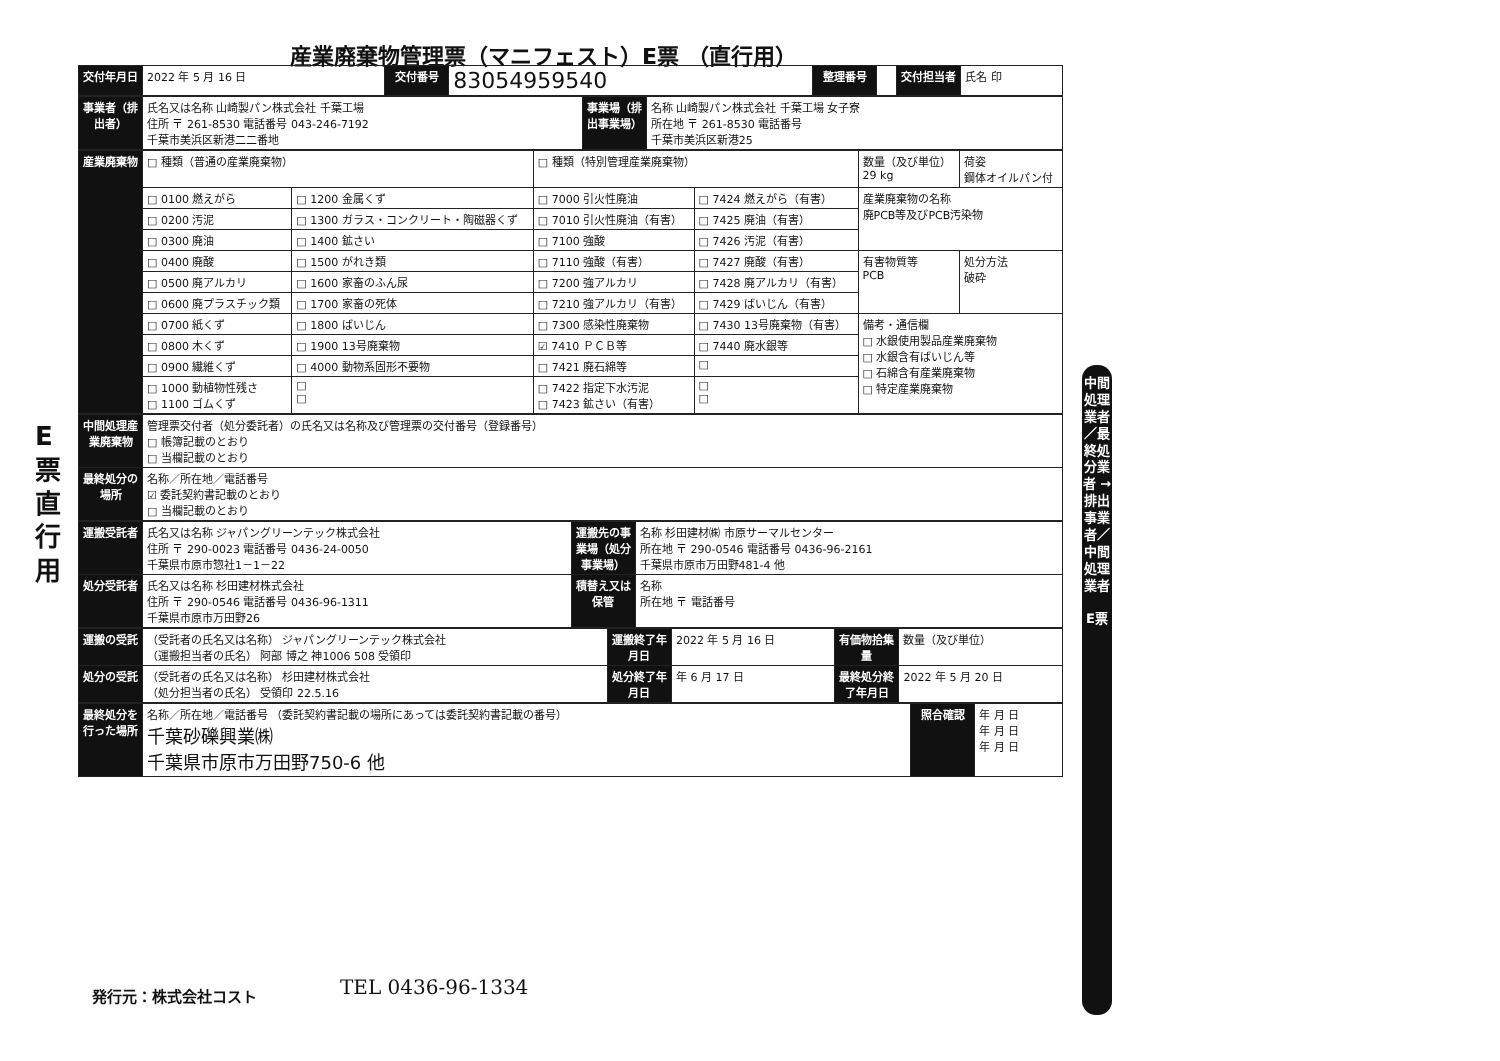産業廃棄物管理票（マニフェスト）E票 （直行用）
E 票 直 行 用
| 交付年月日 | 2022 年 5 月 16 日 | 交付番号 | 83054959540 | 整理番号 | | 交付担当者 | 氏名 印 |
| 事業者（排出者） | 氏名又は名称 山崎製パン株式会社 千葉工場 住所 〒 261-8530 電話番号 043-246-7192 千葉市美浜区新港二二番地 | 事業場（排出事業場） | 名称 山崎製パン株式会社 千葉工場 女子寮 所在地 〒 261-8530 電話番号 千葉市美浜区新港25 |
| 産業廃棄物 | □ 種類（普通の産業廃棄物） | | □ 種類（特別管理産業廃棄物） | | 数量（及び単位） 29 kg | 荷姿 鋼体オイルパン付 |
| | □ 0100 燃えがら | □ 1200 金属くず | □ 7000 引火性廃油 | □ 7424 燃えがら（有害） | 産業廃棄物の名称 廃PCB等及びPCB汚染物 | |
| | □ 0200 汚泥 | □ 1300 ガラス・コンクリート・陶磁器くず | □ 7010 引火性廃油（有害） | □ 7425 廃油（有害） | | |
| | □ 0300 廃油 | □ 1400 鉱さい | □ 7100 強酸 | □ 7426 汚泥（有害） | | |
| | □ 0400 廃酸 | □ 1500 がれき類 | □ 7110 強酸（有害） | □ 7427 廃酸（有害） | 有害物質等 PCB | 処分方法 破砕 |
| | □ 0500 廃アルカリ | □ 1600 家畜のふん尿 | □ 7200 強アルカリ | □ 7428 廃アルカリ（有害） | | |
| | □ 0600 廃プラスチック類 | □ 1700 家畜の死体 | □ 7210 強アルカリ（有害） | □ 7429 ばいじん（有害） | | |
| | □ 0700 紙くず | □ 1800 ばいじん | □ 7300 感染性廃棄物 | □ 7430 13号廃棄物（有害） | 備考・通信欄 □ 水銀使用製品産業廃棄物 □ 水銀含有ばいじん等 □ 石綿含有産業廃棄物 □ 特定産業廃棄物 | |
| | □ 0800 木くず | □ 1900 13号廃棄物 | ☑ 7410 ＰＣＢ等 | □ 7440 廃水銀等 | | |
| | □ 0900 繊維くず | □ 4000 動物系固形不要物 | □ 7421 廃石綿等 | □ | | |
| | □ 1000 動植物性残さ □ 1100 ゴムくず | □ □ | □ 7422 指定下水汚泥 □ 7423 鉱さい（有害） | □ □ | | |
| 中間処理産業廃棄物 | 管理票交付者（処分委託者）の氏名又は名称及び管理票の交付番号（登録番号） □ 帳簿記載のとおり □ 当欄記載のとおり |
| 最終処分の場所 | 名称／所在地／電話番号 ☑ 委託契約書記載のとおり □ 当欄記載のとおり |
| 運搬受託者 | 氏名又は名称 ジャパングリーンテック株式会社 住所 〒 290-0023 電話番号 0436-24-0050 千葉県市原市惣社1－1－22 | 運搬先の事業場（処分事業場） | 名称 杉田建材㈱ 市原サーマルセンター 所在地 〒 290-0546 電話番号 0436-96-2161 千葉県市原市万田野481-4 他 |
| 処分受託者 | 氏名又は名称 杉田建材株式会社 住所 〒 290-0546 電話番号 0436-96-1311 千葉県市原市万田野26 | 積替え又は保管 | 名称 所在地 〒 電話番号 |
| 運搬の受託 | （受託者の氏名又は名称） ジャパングリーンテック株式会社 （運搬担当者の氏名） 阿部 博之 神1006 508 受領印 | 運搬終了年月日 | 2022 年 5 月 16 日 | 有価物拾集量 | 数量（及び単位） |
| 処分の受託 | （受託者の氏名又は名称） 杉田建材株式会社 （処分担当者の氏名） 受領印 22.5.16 | 処分終了年月日 | 年 6 月 17 日 | 最終処分終了年月日 | 2022 年 5 月 20 日 |
| 最終処分を行った場所 | 名称／所在地／電話番号 （委託契約書記載の場所にあっては委託契約書記載の番号） 千葉砂礫興業㈱ 千葉県市原市万田野750-6 他 | 照合確認 | 年 月 日 年 月 日 年 月 日 |
中間処理業者／最終処分業者 → 排出事業者／中間処理業者
E票
発行元：株式会社コスト TEL 0436-96-1334